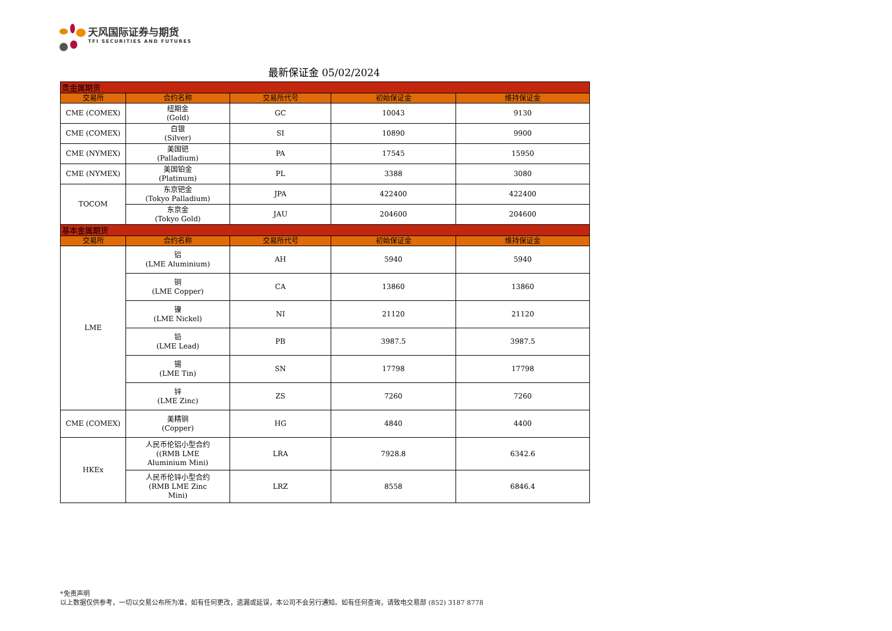天风国际证券与期货
TFI SECURITIES AND FUTURES
最新保证金 05/02/2024
| 贵金属期货 | | | | |
| 交易所 | 合约名称 | 交易所代号 | 初始保证金 | 维持保证金 |
| CME (COMEX) | 纽期金 (Gold) | GC | 10043 | 9130 |
| CME (COMEX) | 白银 (Silver) | SI | 10890 | 9900 |
| CME (NYMEX) | 美国钯 (Palladium) | PA | 17545 | 15950 |
| CME (NYMEX) | 美国铂金 (Platinum) | PL | 3388 | 3080 |
| TOCOM | 东京钯金 (Tokyo Palladium) | JPA | 422400 | 422400 |
| | 东京金 (Tokyo Gold) | JAU | 204600 | 204600 |
| 基本金属期货 | | | | |
| 交易所 | 合约名称 | 交易所代号 | 初始保证金 | 维持保证金 |
| LME | 铝 (LME Aluminium) | AH | 5940 | 5940 |
| | 铜 (LME Copper) | CA | 13860 | 13860 |
| | 镍 (LME Nickel) | NI | 21120 | 21120 |
| | 铅 (LME Lead) | PB | 3987.5 | 3987.5 |
| | 锡 (LME Tin) | SN | 17798 | 17798 |
| | 锌 (LME Zinc) | ZS | 7260 | 7260 |
| CME (COMEX) | 美精铜 (Copper) | HG | 4840 | 4400 |
| HKEx | 人民币伦铝小型合约 ((RMB LME Aluminium Mini) | LRA | 7928.8 | 6342.6 |
| | 人民币伦锌小型合约 (RMB LME Zinc Mini) | LRZ | 8558 | 6846.4 |
*免责声明
以上数据仅供参考，一切以交易公布所为准，如有任何更改，遗漏或延误，本公司不会另行通知。如有任何查询，请致电交易部 (852) 3187 8778